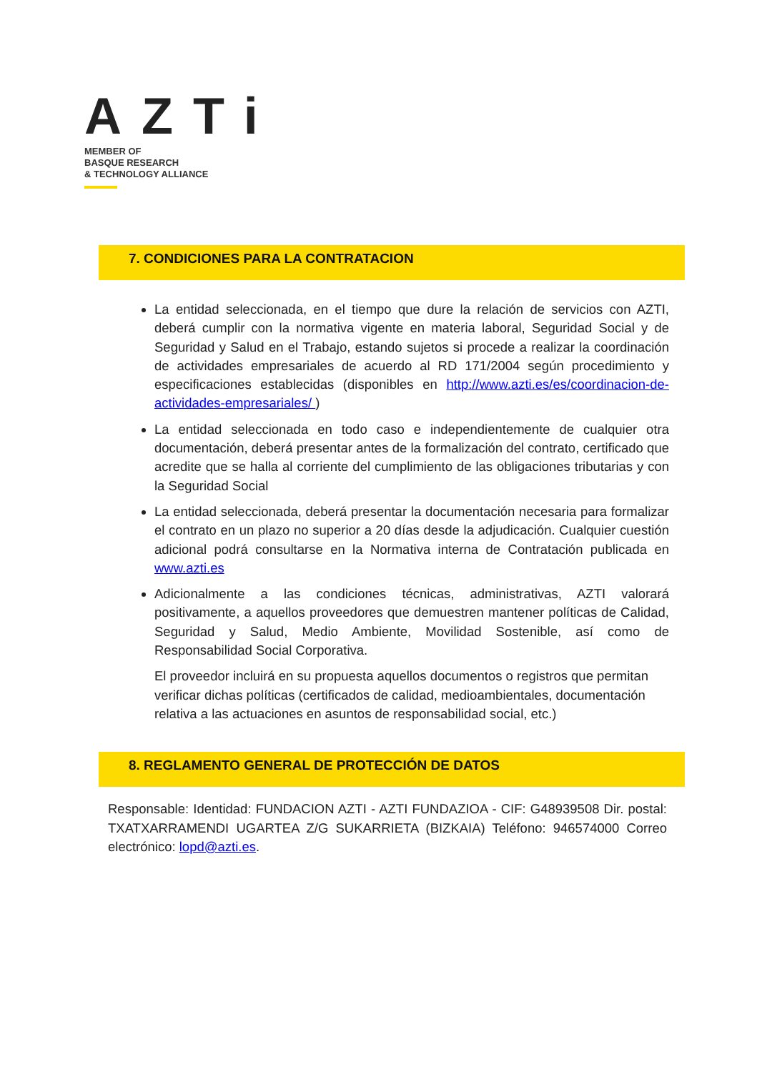AZTi
MEMBER OF
BASQUE RESEARCH
& TECHNOLOGY ALLIANCE
7. CONDICIONES PARA LA CONTRATACION
La entidad seleccionada, en el tiempo que dure la relación de servicios con AZTI, deberá cumplir con la normativa vigente en materia laboral, Seguridad Social y de Seguridad y Salud en el Trabajo, estando sujetos si procede a realizar la coordinación de actividades empresariales de acuerdo al RD 171/2004 según procedimiento y especificaciones establecidas (disponibles en http://www.azti.es/es/coordinacion-de-actividades-empresariales/ )
La entidad seleccionada en todo caso e independientemente de cualquier otra documentación, deberá presentar antes de la formalización del contrato, certificado que acredite que se halla al corriente del cumplimiento de las obligaciones tributarias y con la Seguridad Social
La entidad seleccionada, deberá presentar la documentación necesaria para formalizar el contrato en un plazo no superior a 20 días desde la adjudicación. Cualquier cuestión adicional podrá consultarse en la Normativa interna de Contratación publicada en www.azti.es
Adicionalmente a las condiciones técnicas, administrativas, AZTI valorará positivamente, a aquellos proveedores que demuestren mantener políticas de Calidad, Seguridad y Salud, Medio Ambiente, Movilidad Sostenible, así como de Responsabilidad Social Corporativa.
El proveedor incluirá en su propuesta aquellos documentos o registros que permitan verificar dichas políticas (certificados de calidad, medioambientales, documentación relativa a las actuaciones en asuntos de responsabilidad social, etc.)
8. REGLAMENTO GENERAL DE PROTECCIÓN DE DATOS
Responsable: Identidad: FUNDACION AZTI - AZTI FUNDAZIOA - CIF: G48939508 Dir. postal: TXATXARRAMENDI UGARTEA Z/G SUKARRIETA (BIZKAIA) Teléfono: 946574000 Correo electrónico: lopd@azti.es.